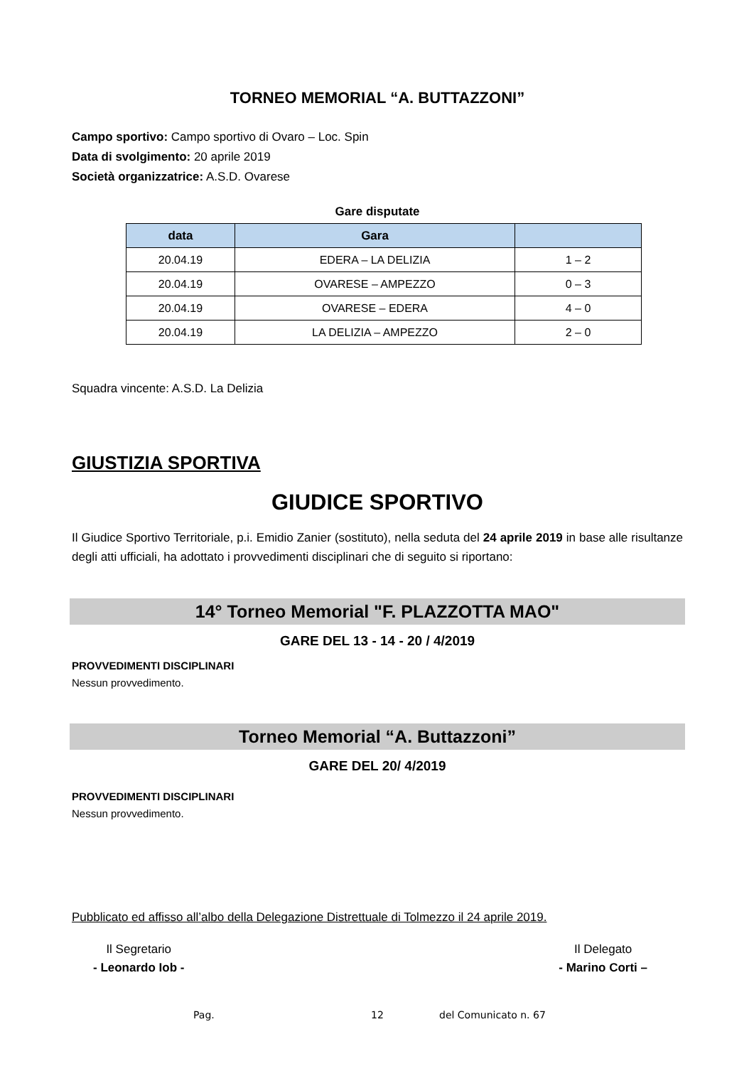TORNEO MEMORIAL “A. BUTTAZZONI”
Campo sportivo: Campo sportivo di Ovaro – Loc. Spin
Data di svolgimento: 20 aprile 2019
Società organizzatrice: A.S.D. Ovarese
Gare disputate
| data | Gara | |
| --- | --- | --- |
| 20.04.19 | EDERA – LA DELIZIA | 1 – 2 |
| 20.04.19 | OVARESE – AMPEZZO | 0 – 3 |
| 20.04.19 | OVARESE – EDERA | 4 – 0 |
| 20.04.19 | LA DELIZIA – AMPEZZO | 2 – 0 |
Squadra vincente: A.S.D. La Delizia
GIUSTIZIA SPORTIVA
GIUDICE SPORTIVO
Il Giudice Sportivo Territoriale, p.i. Emidio Zanier (sostituto), nella seduta del 24 aprile 2019 in base alle risultanze degli atti ufficiali, ha adottato i provvedimenti disciplinari che di seguito si riportano:
14° Torneo Memorial "F. PLAZZOTTA MAO"
GARE DEL 13 - 14 - 20 / 4/2019
PROVVEDIMENTI DISCIPLINARI
Nessun provvedimento.
Torneo Memorial “A. Buttazzoni”
GARE DEL 20/ 4/2019
PROVVEDIMENTI DISCIPLINARI
Nessun provvedimento.
Pubblicato ed affisso all’albo della Delegazione Distrettuale di Tolmezzo il 24 aprile 2019.
Il Segretario
- Leonardo Iob -
Il Delegato
- Marino Corti –
Pag. 12 del Comunicato n. 67